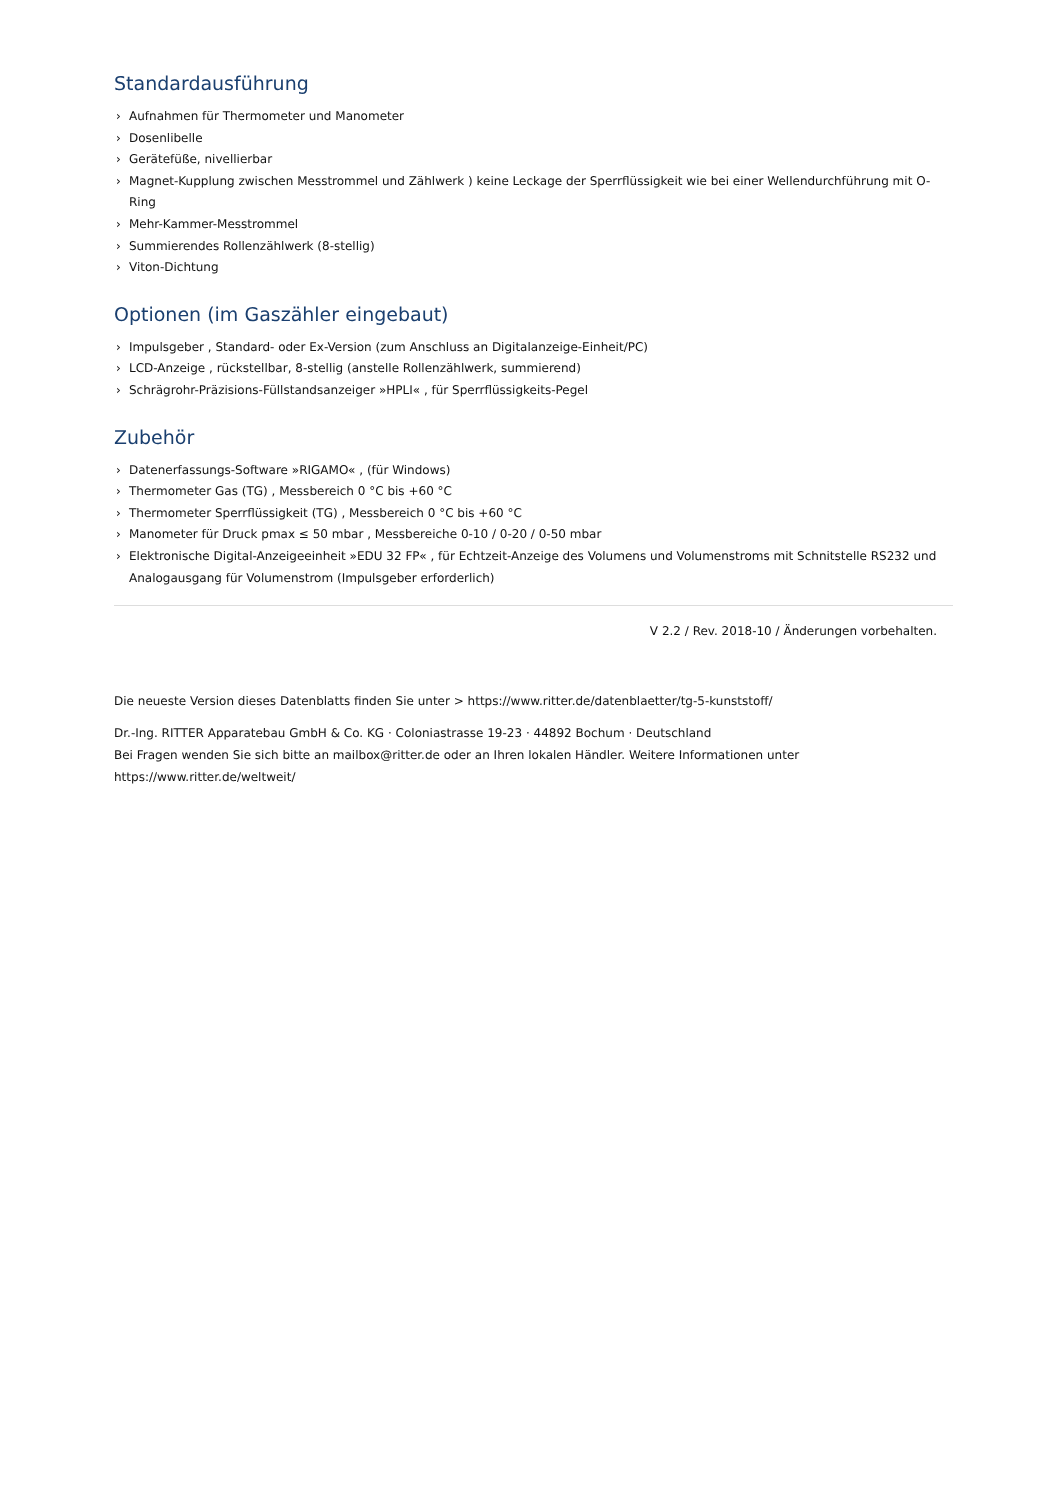Standardausführung
› Aufnahmen für Thermometer und Manometer
› Dosenlibelle
› Gerätefüße, nivellierbar
› Magnet-Kupplung zwischen Messtrommel und Zählwerk ) keine Leckage der Sperrflüssigkeit wie bei einer Wellendurchführung mit O-Ring
› Mehr-Kammer-Messtrommel
› Summierendes Rollenzählwerk (8-stellig)
› Viton-Dichtung
Optionen (im Gaszähler eingebaut)
› Impulsgeber , Standard- oder Ex-Version (zum Anschluss an Digitalanzeige-Einheit/PC)
› LCD-Anzeige , rückstellbar, 8-stellig (anstelle Rollenzählwerk, summierend)
› Schrägrohr-Präzisions-Füllstandsanzeiger »HPLI« , für Sperrflüssigkeits-Pegel
Zubehör
› Datenerfassungs-Software »RIGAMO« , (für Windows)
› Thermometer Gas (TG) , Messbereich 0 °C bis +60 °C
› Thermometer Sperrflüssigkeit (TG) , Messbereich 0 °C bis +60 °C
› Manometer für Druck pmax ≤ 50 mbar , Messbereiche 0-10 / 0-20 / 0-50 mbar
› Elektronische Digital-Anzeigeeinheit »EDU 32 FP« , für Echtzeit-Anzeige des Volumens und Volumenstroms mit Schnitstelle RS232 und Analogausgang für Volumenstrom (Impulsgeber erforderlich)
V 2.2 / Rev. 2018-10 / Änderungen vorbehalten.
Die neueste Version dieses Datenblatts finden Sie unter > https://www.ritter.de/datenblaetter/tg-5-kunststoff/
Dr.-Ing. RITTER Apparatebau GmbH & Co. KG · Coloniastrasse 19-23 · 44892 Bochum · Deutschland
Bei Fragen wenden Sie sich bitte an mailbox@ritter.de oder an Ihren lokalen Händler. Weitere Informationen unter https://www.ritter.de/weltweit/